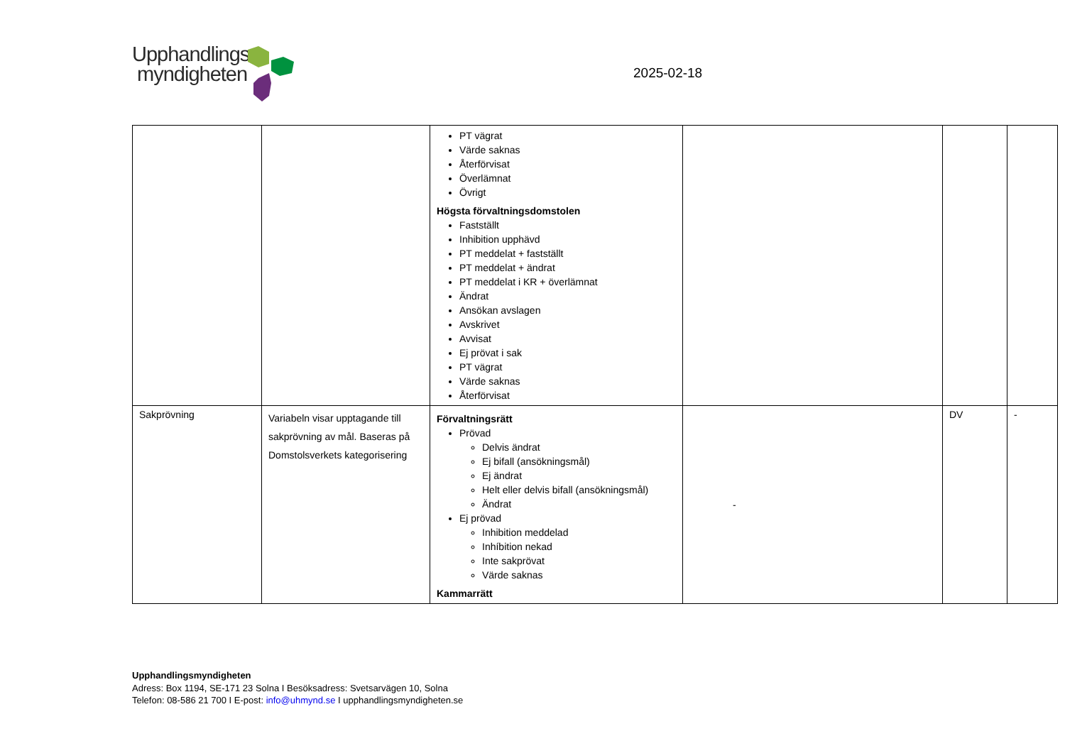Upphandlings
myndigheten
2025-02-18
| | | PT vägrat Värde saknas Återförvisat Överlämnat Övrigt Högsta förvaltningsdomstolen Fastställt Inhibition upphävd PT meddelat + fastställt PT meddelat + ändrat PT meddelat i KR + överlämnat Ändrat Ansökan avslagen Avskrivet Avvisat Ej prövat i sak PT vägrat Värde saknas Återförvisat | | | |
| Sakprövning | Variabeln visar upptagande till sakprövning av mål. Baseras på Domstolsverkets kategorisering | Förvaltningsrätt Prövad Delvis ändrat Ej bifall (ansökningsmål) Ej ändrat Helt eller delvis bifall (ansökningsmål) Ändrat Ej prövad Inhibition meddelad Inhíbition nekad Inte sakprövat Värde saknas Kammarrätt | - | DV | - |
Upphandlingsmyndigheten
Adress: Box 1194, SE-171 23 Solna I Besöksadress: Svetsarvägen 10, Solna
Telefon: 08-586 21 700 I E-post: info@uhmynd.se I upphandlingsmyndigheten.se